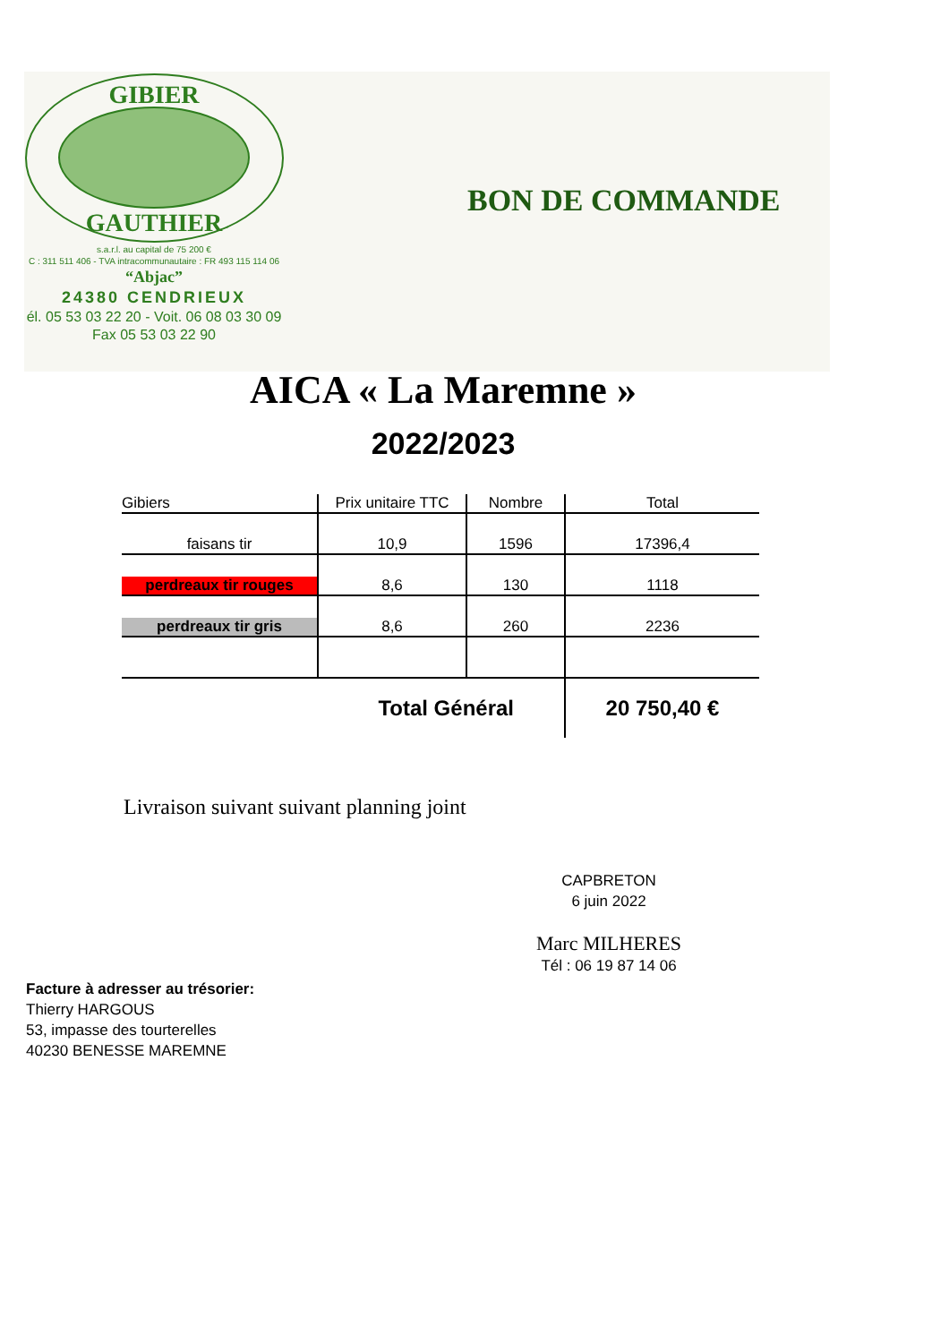GIBIER
GAUTHIER
s.a.r.l. au capital de 75 200 €
C : 311 511 406 - TVA intracommunautaire : FR 493 115 114 06
“Abjac”
24380 CENDRIEUX
él. 05 53 03 22 20 - Voit. 06 08 03 30 09
Fax 05 53 03 22 90
BON DE COMMANDE
AICA « La Maremne »
2022/2023
| Gibiers | Prix unitaire TTC | Nombre | Total |
| --- | --- | --- | --- |
| faisans tir | 10,9 | 1596 | 17396,4 |
| perdreaux tir rouges | 8,6 | 130 | 1118 |
| perdreaux tir gris | 8,6 | 260 | 2236 |
| Total Général | | | 20 750,40 € |
Livraison suivant suivant planning joint
CAPBRETON
6 juin 2022
Marc MILHERES
Tél : 06 19 87 14 06
Facture à adresser au trésorier:
Thierry HARGOUS
53, impasse des tourterelles
40230 BENESSE MAREMNE